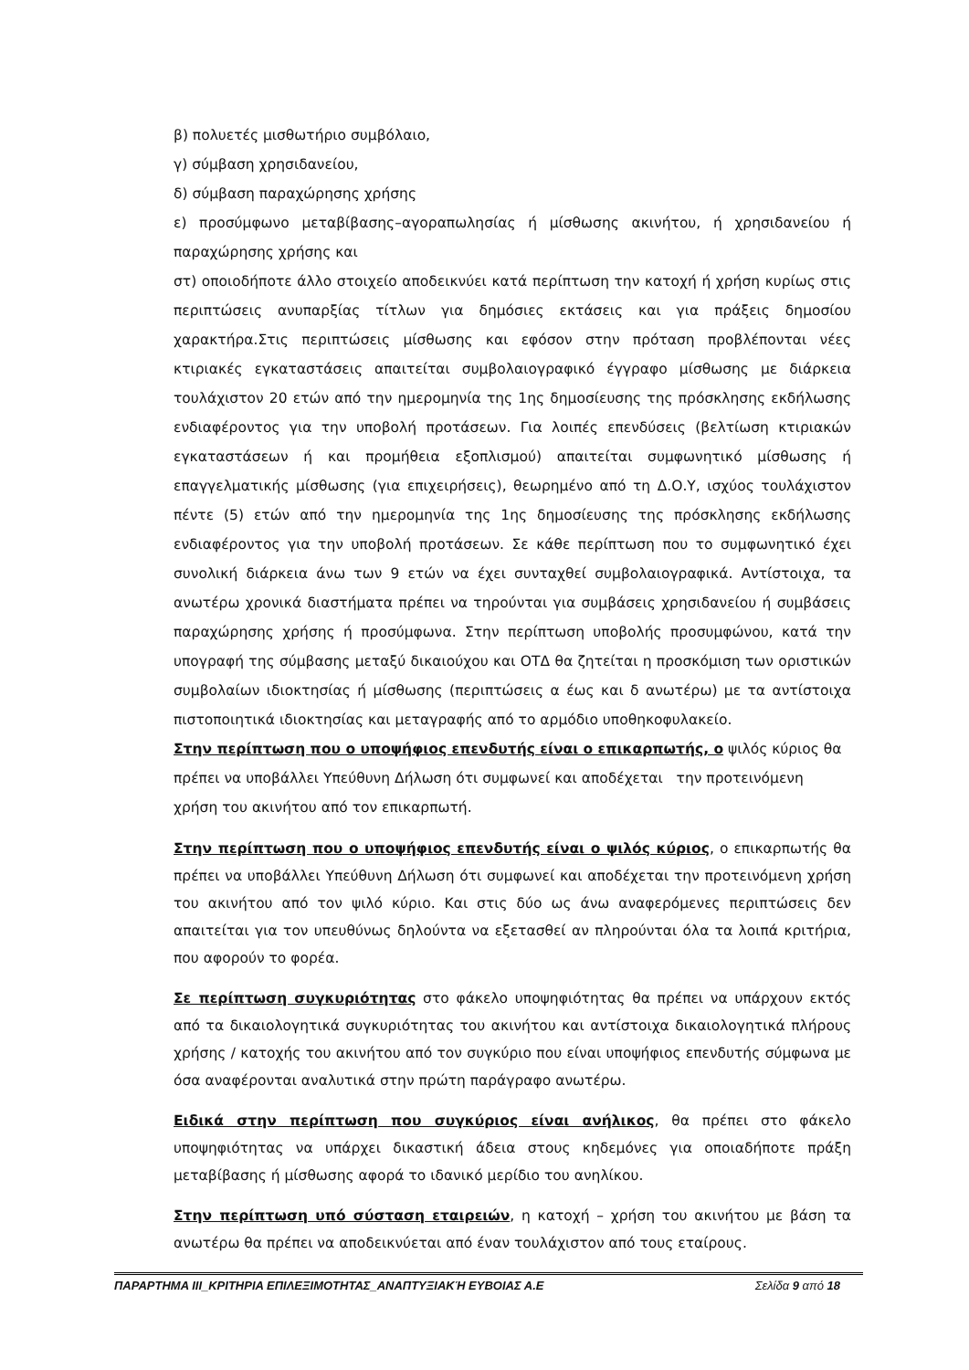β) πολυετές μισθωτήριο συμβόλαιο,
γ) σύμβαση χρησιδανείου,
δ) σύμβαση παραχώρησης χρήσης
ε) προσύμφωνο μεταβίβασης–αγοραπωλησίας ή μίσθωσης ακινήτου, ή χρησιδανείου ή παραχώρησης χρήσης και
στ) οποιοδήποτε άλλο στοιχείο αποδεικνύει κατά περίπτωση την κατοχή ή χρήση κυρίως στις περιπτώσεις ανυπαρξίας τίτλων για δημόσιες εκτάσεις και για πράξεις δημοσίου χαρακτήρα.Στις περιπτώσεις μίσθωσης και εφόσον στην πρόταση προβλέπονται νέες κτιριακές εγκαταστάσεις απαιτείται συμβολαιογραφικό έγγραφο μίσθωσης με διάρκεια τουλάχιστον 20 ετών από την ημερομηνία της 1ης δημοσίευσης της πρόσκλησης εκδήλωσης ενδιαφέροντος για την υποβολή προτάσεων. Για λοιπές επενδύσεις (βελτίωση κτιριακών εγκαταστάσεων ή και προμήθεια εξοπλισμού) απαιτείται συμφωνητικό μίσθωσης ή επαγγελματικής μίσθωσης (για επιχειρήσεις), θεωρημένο από τη Δ.Ο.Υ, ισχύος τουλάχιστον πέντε (5) ετών από την ημερομηνία της 1ης δημοσίευσης της πρόσκλησης εκδήλωσης ενδιαφέροντος για την υποβολή προτάσεων. Σε κάθε περίπτωση που το συμφωνητικό έχει συνολική διάρκεια άνω των 9 ετών να έχει συνταχθεί συμβολαιογραφικά. Αντίστοιχα, τα ανωτέρω χρονικά διαστήματα πρέπει να τηρούνται για συμβάσεις χρησιδανείου ή συμβάσεις παραχώρησης χρήσης ή προσύμφωνα. Στην περίπτωση υποβολής προσυμφώνου, κατά την υπογραφή της σύμβασης μεταξύ δικαιούχου και ΟΤΔ θα ζητείται η προσκόμιση των οριστικών συμβολαίων ιδιοκτησίας ή μίσθωσης (περιπτώσεις α έως και δ ανωτέρω) με τα αντίστοιχα πιστοποιητικά ιδιοκτησίας και μεταγραφής από το αρμόδιο υποθηκοφυλακείο.
Στην περίπτωση που ο υποψήφιος επενδυτής είναι ο επικαρπωτής, ο ψιλός κύριος θα πρέπει να υποβάλλει Υπεύθυνη Δήλωση ότι συμφωνεί και αποδέχεται την προτεινόμενη χρήση του ακινήτου από τον επικαρπωτή.
Στην περίπτωση που ο υποψήφιος επενδυτής είναι ο ψιλός κύριος, ο επικαρπωτής θα πρέπει να υποβάλλει Υπεύθυνη Δήλωση ότι συμφωνεί και αποδέχεται την προτεινόμενη χρήση του ακινήτου από τον ψιλό κύριο. Και στις δύο ως άνω αναφερόμενες περιπτώσεις δεν απαιτείται για τον υπευθύνως δηλούντα να εξετασθεί αν πληρούνται όλα τα λοιπά κριτήρια, που αφορούν το φορέα.
Σε περίπτωση συγκυριότητας στο φάκελο υποψηφιότητας θα πρέπει να υπάρχουν εκτός από τα δικαιολογητικά συγκυριότητας του ακινήτου και αντίστοιχα δικαιολογητικά πλήρους χρήσης / κατοχής του ακινήτου από τον συγκύριο που είναι υποψήφιος επενδυτής σύμφωνα με όσα αναφέρονται αναλυτικά στην πρώτη παράγραφο ανωτέρω.
Ειδικά στην περίπτωση που συγκύριος είναι ανήλικος, θα πρέπει στο φάκελο υποψηφιότητας να υπάρχει δικαστική άδεια στους κηδεμόνες για οποιαδήποτε πράξη μεταβίβασης ή μίσθωσης αφορά το ιδανικό μερίδιο του ανηλίκου.
Στην περίπτωση υπό σύσταση εταιρειών, η κατοχή – χρήση του ακινήτου με βάση τα ανωτέρω θα πρέπει να αποδεικνύεται από έναν τουλάχιστον από τους εταίρους.
ΠΑΡΑΡΤΗΜΑ ΙΙΙ_ΚΡΙΤΗΡΙΑ ΕΠΙΛΕΞΙΜΟΤΗΤΑΣ_ΑΝΑΠΤΥΞΙΑΚΉ ΕΥΒΟΙΑΣ Α.Ε Σελίδα 9 από 18